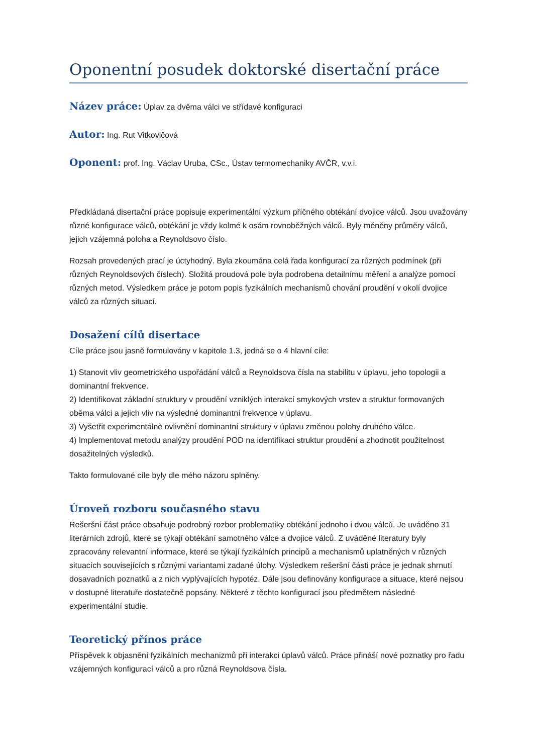Oponentní posudek doktorské disertační práce
Název práce: Úplav za dvěma válci ve střídavé konfiguraci
Autor: Ing. Rut Vitkovičová
Oponent: prof. Ing. Václav Uruba, CSc., Ústav termomechaniky AVČR, v.v.i.
Předkládaná disertační práce popisuje experimentální výzkum příčného obtékání dvojice válců. Jsou uvažovány různé konfigurace válců, obtékání je vždy kolmé k osám rovnoběžných válců. Byly měněny průměry válců, jejich vzájemná poloha a Reynoldsovo číslo.
Rozsah provedených prací je úctyhodný. Byla zkoumána celá řada konfigurací za různých podmínek (při různých Reynoldsových číslech). Složitá proudová pole byla podrobena detailnímu měření a analýze pomocí různých metod. Výsledkem práce je potom popis fyzikálních mechanismů chování proudění v okolí dvojice válců za různých situací.
Dosažení cílů disertace
Cíle práce jsou jasně formulovány v kapitole 1.3, jedná se o 4 hlavní cíle:
1) Stanovit vliv geometrického uspořádání válců a Reynoldsova čísla na stabilitu v úplavu, jeho topologii a dominantní frekvence.
2) Identifikovat základní struktury v proudění vzniklých interakcí smykových vrstev a struktur formovaných oběma válci a jejich vliv na výsledné dominantní frekvence v úplavu.
3) Vyšetřit experimentálně ovlivnění dominantní struktury v úplavu změnou polohy druhého válce.
4) Implementovat metodu analýzy proudění POD na identifikaci struktur proudění a zhodnotit použitelnost dosažitelných výsledků.
Takto formulované cíle byly dle mého názoru splněny.
Úroveň rozboru současného stavu
Rešeršní část práce obsahuje podrobný rozbor problematiky obtékání jednoho i dvou válců. Je uváděno 31 literárních zdrojů, které se týkají obtékání samotného válce a dvojice válců. Z uváděné literatury byly zpracovány relevantní informace, které se týkají fyzikálních principů a mechanismů uplatněných v různých situacích souvisejících s různými variantami zadané úlohy. Výsledkem rešeršní části práce je jednak shrnutí dosavadních poznatků a z nich vyplývajících hypotéz. Dále jsou definovány konfigurace a situace, které nejsou v dostupné literatuře dostatečně popsány. Některé z těchto konfigurací jsou předmětem následné experimentální studie.
Teoretický přínos práce
Příspěvek k objasnění fyzikálních mechanizmů při interakci úplavů válců. Práce přináší nové poznatky pro řadu vzájemných konfigurací válců a pro různá Reynoldsova čísla.